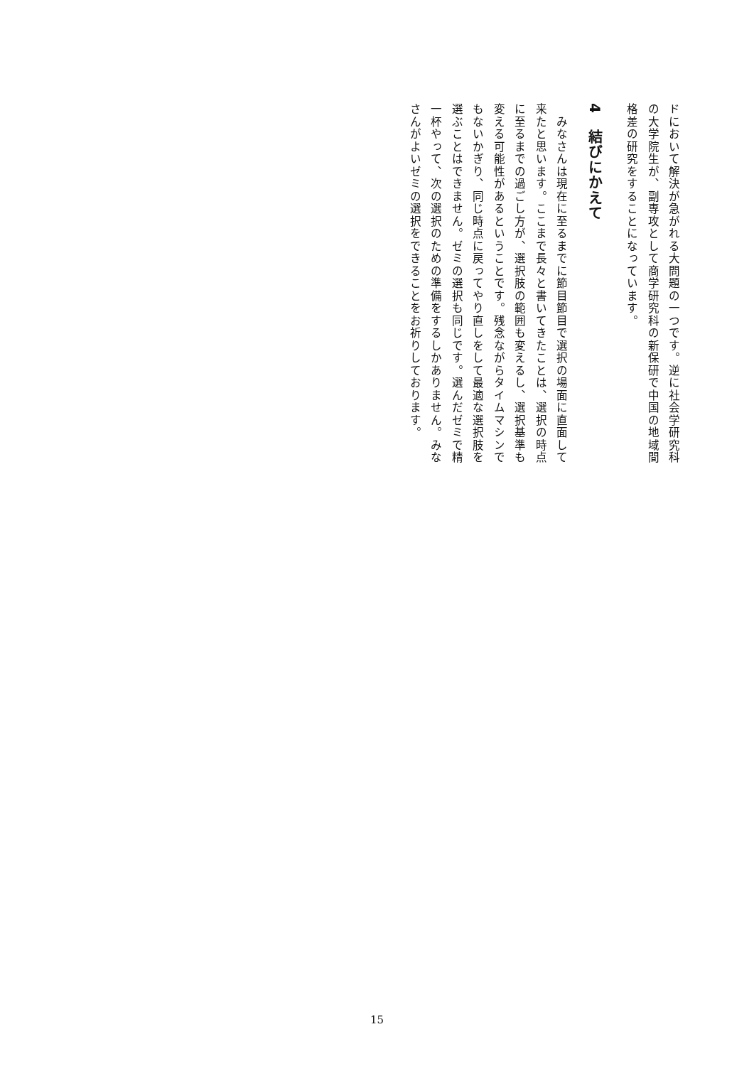ドにおいて解決が急がれる大問題の一つです。逆に社会学研究科の大学院生が、副専攻として商学研究科の新保研で中国の地域間格差の研究をすることになっています。
4　結びにかえて
　みなさんは現在に至るまでに節目節目で選択の場面に直面して来たと思います。ここまで長々と書いてきたことは、選択の時点に至るまでの過ごし方が、選択肢の範囲も変えるし、選択基準も変える可能性があるということです。残念ながらタイムマシンでもないかぎり、同じ時点に戻ってやり直しをして最適な選択肢を選ぶことはできません。ゼミの選択も同じです。選んだゼミで精一杯やって、次の選択のための準備をするしかありません。みなさんがよいゼミの選択をできることをお祈りしております。
15